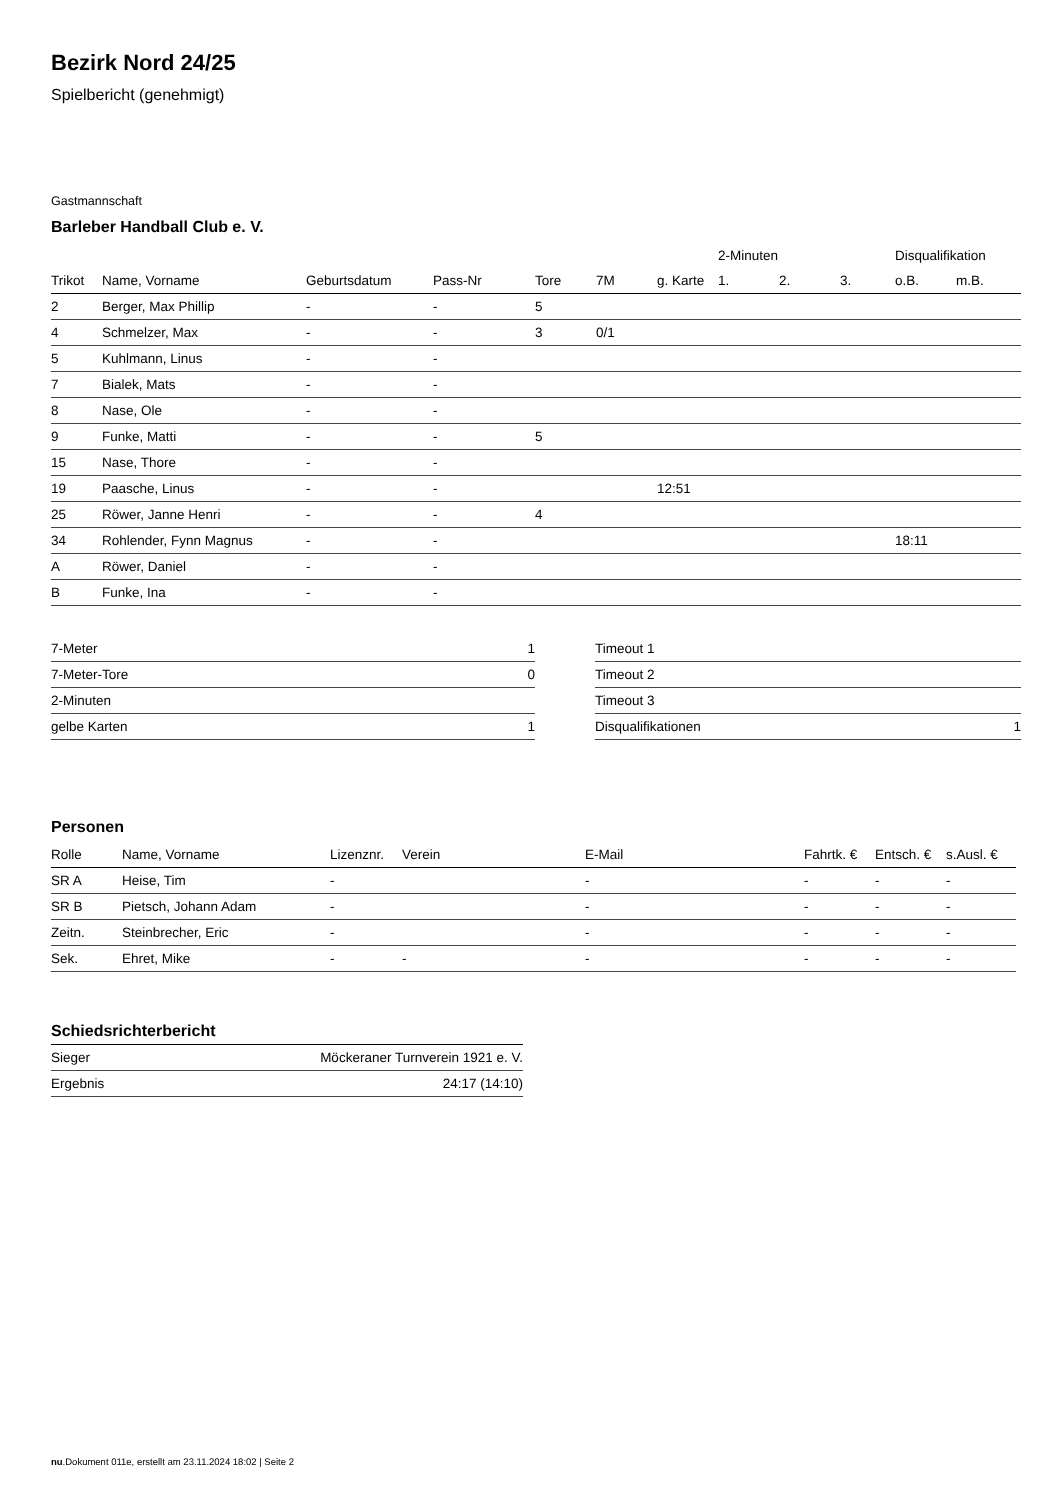Bezirk Nord 24/25
Spielbericht (genehmigt)
Gastmannschaft
Barleber Handball Club e. V.
| | | | | | | | 2-Minuten | | | Disqualifikation | |
| --- | --- | --- | --- | --- | --- | --- | --- | --- | --- | --- | --- |
| Trikot | Name, Vorname | Geburtsdatum | Pass-Nr | Tore | 7M | g. Karte | 1. | 2. | 3. | o.B. | m.B. |
| 2 | Berger, Max Phillip | - | - | 5 | | | | | | | |
| 4 | Schmelzer, Max | - | - | 3 | 0/1 | | | | | | |
| 5 | Kuhlmann, Linus | - | - | | | | | | | | |
| 7 | Bialek, Mats | - | - | | | | | | | | |
| 8 | Nase, Ole | - | - | | | | | | | | |
| 9 | Funke, Matti | - | - | 5 | | | | | | | |
| 15 | Nase, Thore | - | - | | | | | | | | |
| 19 | Paasche, Linus | - | - | | | 12:51 | | | | | |
| 25 | Röwer, Janne Henri | - | - | 4 | | | | | | | |
| 34 | Rohlender, Fynn Magnus | - | - | | | | | | | 18:11 | |
| A | Röwer, Daniel | - | - | | | | | | | | |
| B | Funke, Ina | - | - | | | | | | | | |
| 7-Meter | 1 |
| 7-Meter-Tore | 0 |
| 2-Minuten | |
| gelbe Karten | 1 |
| Timeout 1 | |
| Timeout 2 | |
| Timeout 3 | |
| Disqualifikationen | 1 |
Personen
| Rolle | Name, Vorname | Lizenznr. | Verein | E-Mail | Fahrtk. € | Entsch. € | s.Ausl. € |
| --- | --- | --- | --- | --- | --- | --- | --- |
| SR A | Heise, Tim | - | | - | - | - | - |
| SR B | Pietsch, Johann Adam | - | | - | - | - | - |
| Zeitn. | Steinbrecher, Eric | - | | - | - | - | - |
| Sek. | Ehret, Mike | - | - | - | - | - | - |
Schiedsrichterbericht
| Sieger | Möckeraner Turnverein 1921 e. V. |
| Ergebnis | 24:17 (14:10) |
nu.Dokument 011e, erstellt am 23.11.2024 18:02 | Seite 2